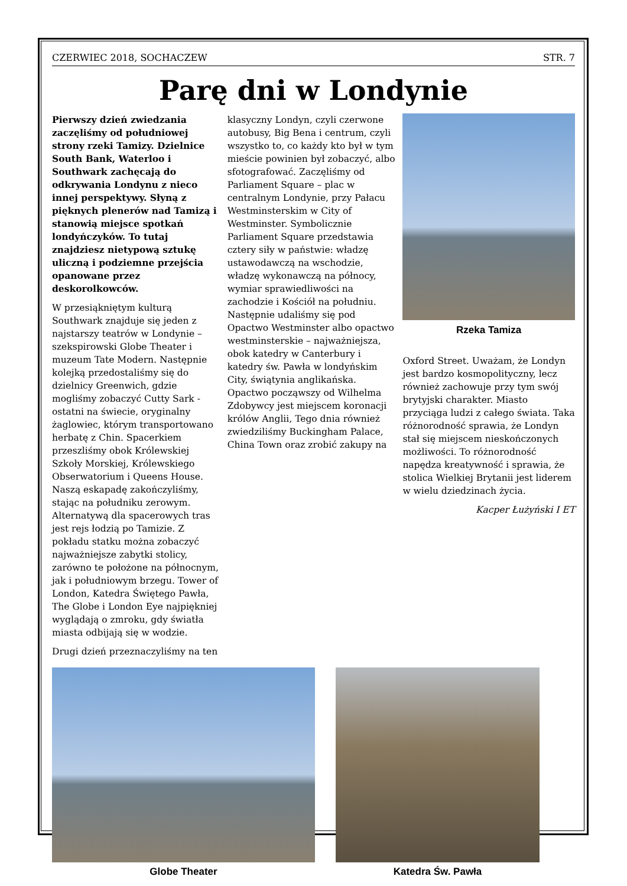CZERWIEC 2018, SOCHACZEW STR. 7
Parę dni w Londynie
Pierwszy dzień zwiedzania zaczęliśmy od południowej strony rzeki Tamizy. Dzielnice South Bank, Waterloo i Southwark zachęcają do odkrywania Londynu z nieco innej perspektywy. Słyną z pięknych plenerów nad Tamizą i stanowią miejsce spotkań londyńczyków. To tutaj znajdziesz nietypową sztukę uliczną i podziemne przejścia opanowane przez deskorolkowców.
W przesiąkniętym kulturą Southwark znajduje się jeden z najstarszy teatrów w Londynie – szekspirowski Globe Theater i muzeum Tate Modern. Następnie kolejką przedostaliśmy się do dzielnicy Greenwich, gdzie mogliśmy zobaczyć Cutty Sark - ostatni na świecie, oryginalny żaglowiec, którym transportowano herbatę z Chin. Spacerkiem przeszliśmy obok Królewskiej Szkoły Morskiej, Królewskiego Obserwatorium i Queens House. Naszą eskapadę zakończyliśmy, stając na południku zerowym. Alternatywą dla spacerowych tras jest rejs łodzią po Tamizie. Z pokładu statku można zobaczyć najważniejsze zabytki stolicy, zarówno te położone na północnym, jak i południowym brzegu. Tower of London, Katedra Świętego Pawła, The Globe i London Eye najpiękniej wyglądają o zmroku, gdy światła miasta odbijają się w wodzie.
Drugi dzień przeznaczyliśmy na ten
klasyczny Londyn, czyli czerwone autobusy, Big Bena i centrum, czyli wszystko to, co każdy kto był w tym mieście powinien był zobaczyć, albo sfotografować. Zaczęliśmy od Parliament Square – plac w centralnym Londynie, przy Pałacu Westminsterskim w City of Westminster. Symbolicznie Parliament Square przedstawia cztery siły w państwie: władzę ustawodawczą na wschodzie, władzę wykonawczą na północy, wymiar sprawiedliwości na zachodzie i Kościół na południu. Następnie udaliśmy się pod Opactwo Westminster albo opactwo westminsterskie – najważniejsza, obok katedry w Canterbury i katedry św. Pawła w londyńskim City, świątynia anglikańska. Opactwo począwszy od Wilhelma Zdobywcy jest miejscem koronacji królów Anglii, Tego dnia również zwiedziliśmy Buckingham Palace, China Town oraz zrobić zakupy na
Rzeka Tamiza
Oxford Street. Uważam, że Londyn jest bardzo kosmopolityczny, lecz również zachowuje przy tym swój brytyjski charakter. Miasto przyciąga ludzi z całego świata. Taka różnorodność sprawia, że Londyn stał się miejscem nieskończonych możliwości. To różnorodność napędza kreatywność i sprawia, że stolica Wielkiej Brytanii jest liderem w wielu dziedzinach życia.
Kacper Łużyński I ET
Globe Theater Katedra Św. Pawła